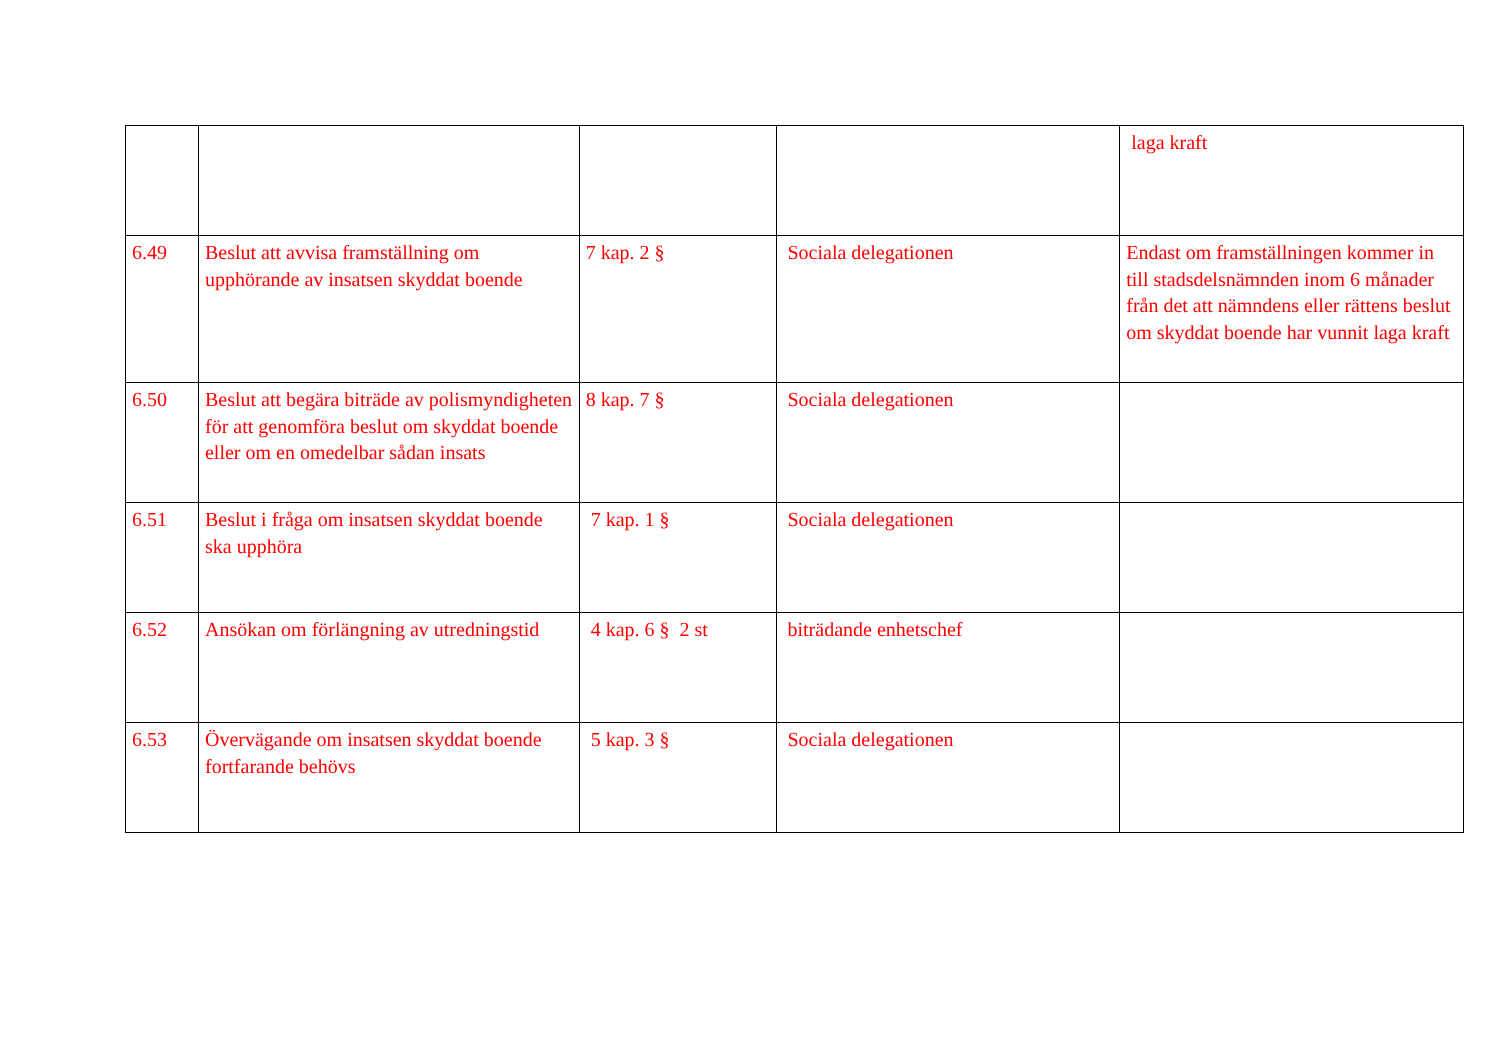| | | | | laga kraft |
| 6.49 | Beslut att avvisa framställning om upphörande av insatsen skyddat boende | 7 kap. 2 § | Sociala delegationen | Endast om framställningen kommer in till stadsdelsnämnden inom 6 månader från det att nämndens eller rättens beslut om skyddat boende har vunnit laga kraft |
| 6.50 | Beslut att begära biträde av polismyndigheten för att genomföra beslut om skyddat boende eller om en omedelbar sådan insats | 8 kap. 7 § | Sociala delegationen | |
| 6.51 | Beslut i fråga om insatsen skyddat boende ska upphöra | 7 kap. 1 § | Sociala delegationen | |
| 6.52 | Ansökan om förlängning av utredningstid | 4 kap. 6 § 2 st | biträdande enhetschef | |
| 6.53 | Övervägande om insatsen skyddat boende fortfarande behövs | 5 kap. 3 § | Sociala delegationen | |